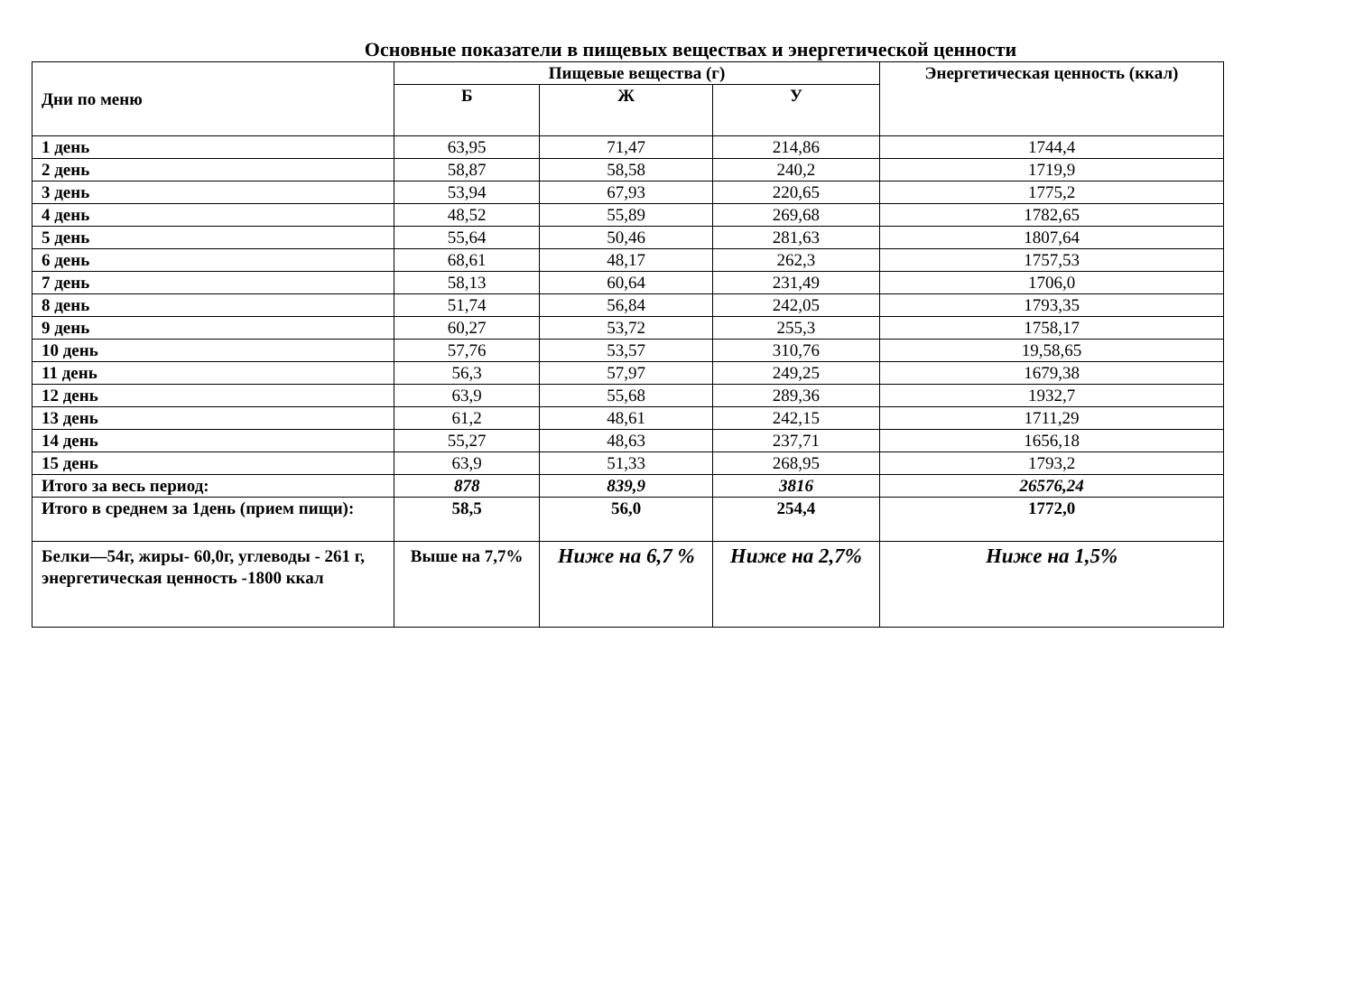Основные показатели в пищевых веществах и энергетической ценности
| Дни по меню | Пищевые вещества (г) | | | Энергетическая ценность (ккал) |
| --- | --- | --- | --- | --- |
| | Б | Ж | У | |
| 1 день | 63,95 | 71,47 | 214,86 | 1744,4 |
| 2 день | 58,87 | 58,58 | 240,2 | 1719,9 |
| 3 день | 53,94 | 67,93 | 220,65 | 1775,2 |
| 4 день | 48,52 | 55,89 | 269,68 | 1782,65 |
| 5 день | 55,64 | 50,46 | 281,63 | 1807,64 |
| 6 день | 68,61 | 48,17 | 262,3 | 1757,53 |
| 7 день | 58,13 | 60,64 | 231,49 | 1706,0 |
| 8 день | 51,74 | 56,84 | 242,05 | 1793,35 |
| 9 день | 60,27 | 53,72 | 255,3 | 1758,17 |
| 10 день | 57,76 | 53,57 | 310,76 | 19,58,65 |
| 11 день | 56,3 | 57,97 | 249,25 | 1679,38 |
| 12 день | 63,9 | 55,68 | 289,36 | 1932,7 |
| 13 день | 61,2 | 48,61 | 242,15 | 1711,29 |
| 14 день | 55,27 | 48,63 | 237,71 | 1656,18 |
| 15 день | 63,9 | 51,33 | 268,95 | 1793,2 |
| Итого за весь период: | 878 | 839,9 | 3816 | 26576,24 |
| Итого в среднем за 1день (прием пищи): | 58,5 | 56,0 | 254,4 | 1772,0 |
| Белки—54г, жиры- 60,0г, углеводы - 261 г, энергетическая ценность -1800 ккал | Выше на 7,7% | Ниже на 6,7 % | Ниже на 2,7% | Ниже на 1,5% |